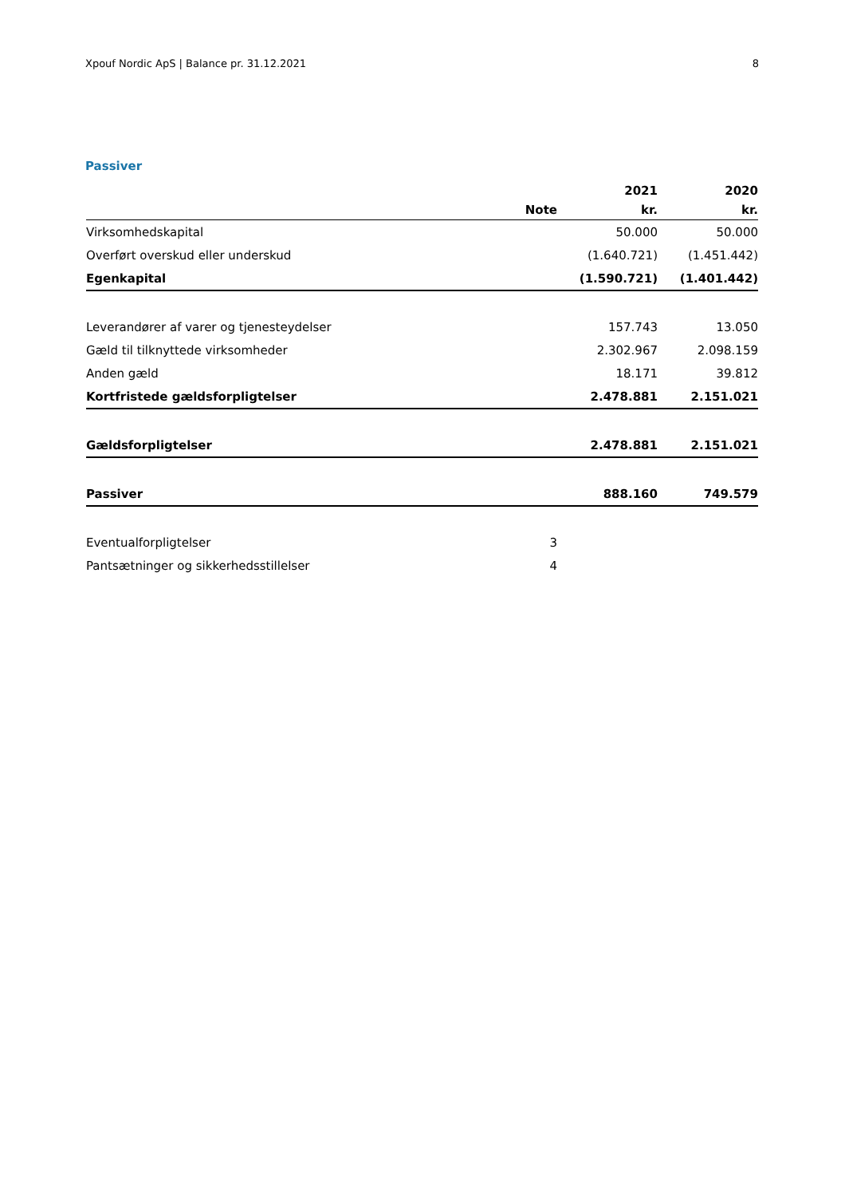Xpouf Nordic ApS | Balance pr. 31.12.2021 8
Passiver
| | | 2021 | 2020 |
| --- | --- | --- | --- |
| | Note | kr. | kr. |
| Virksomhedskapital | | 50.000 | 50.000 |
| Overført overskud eller underskud | | (1.640.721) | (1.451.442) |
| Egenkapital | | (1.590.721) | (1.401.442) |
| Leverandører af varer og tjenesteydelser | | 157.743 | 13.050 |
| Gæld til tilknyttede virksomheder | | 2.302.967 | 2.098.159 |
| Anden gæld | | 18.171 | 39.812 |
| Kortfristede gældsforpligtelser | | 2.478.881 | 2.151.021 |
| Gældsforpligtelser | | 2.478.881 | 2.151.021 |
| Passiver | | 888.160 | 749.579 |
| Eventualforpligtelser | 3 | | |
| Pantsætninger og sikkerhedsstillelser | 4 | | |